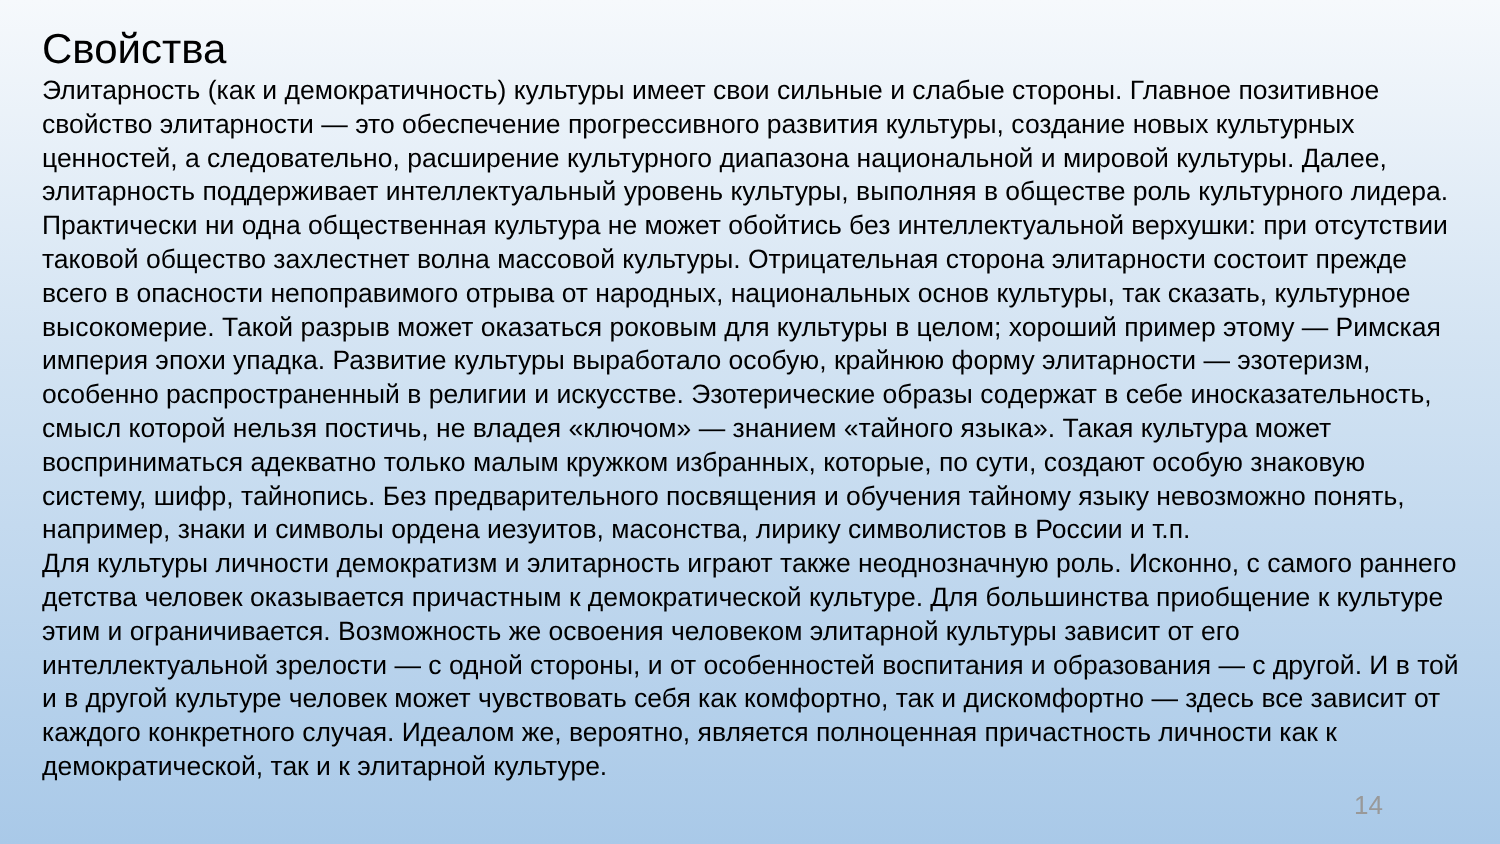Свойства
Элитарность (как и демократичность) культуры имеет свои сильные и слабые стороны. Главное позитивное свойство элитарности — это обеспечение прогрессивного развития культуры, создание новых культурных ценностей, а следовательно, расширение культурного диапазона национальной и мировой культуры. Далее, элитарность поддерживает интеллектуальный уровень культуры, выполняя в обществе роль культурного лидера. Практически ни одна общественная культура не может обойтись без интеллектуальной верхушки: при отсутствии таковой общество захлестнет волна массовой культуры. Отрицательная сторона элитарности состоит прежде всего в опасности непоправимого отрыва от народных, национальных основ культуры, так сказать, культурное высокомерие. Такой разрыв может оказаться роковым для культуры в целом; хороший пример этому — Римская империя эпохи упадка. Развитие культуры выработало особую, крайнюю форму элитарности — эзотеризм, особенно распространенный в религии и искусстве. Эзотерические образы содержат в себе иносказательность, смысл которой нельзя постичь, не владея «ключом» — знанием «тайного языка». Такая культура может восприниматься адекватно только малым кружком избранных, которые, по сути, создают особую знаковую систему, шифр, тайнопись. Без предварительного посвящения и обучения тайному языку невозможно понять, например, знаки и символы ордена иезуитов, масонства, лирику символистов в России и т.п.
Для культуры личности демократизм и элитарность играют также неоднозначную роль. Исконно, с самого раннего детства человек оказывается причастным к демократической культуре. Для большинства приобщение к культуре этим и ограничивается. Возможность же освоения человеком элитарной культуры зависит от его интеллектуальной зрелости — с одной стороны, и от особенностей воспитания и образования — с другой. И в той и в другой культуре человек может чувствовать себя как комфортно, так и дискомфортно — здесь все зависит от каждого конкретного случая. Идеалом же, вероятно, является полноценная причастность личности как к демократической, так и к элитарной культуре.
14